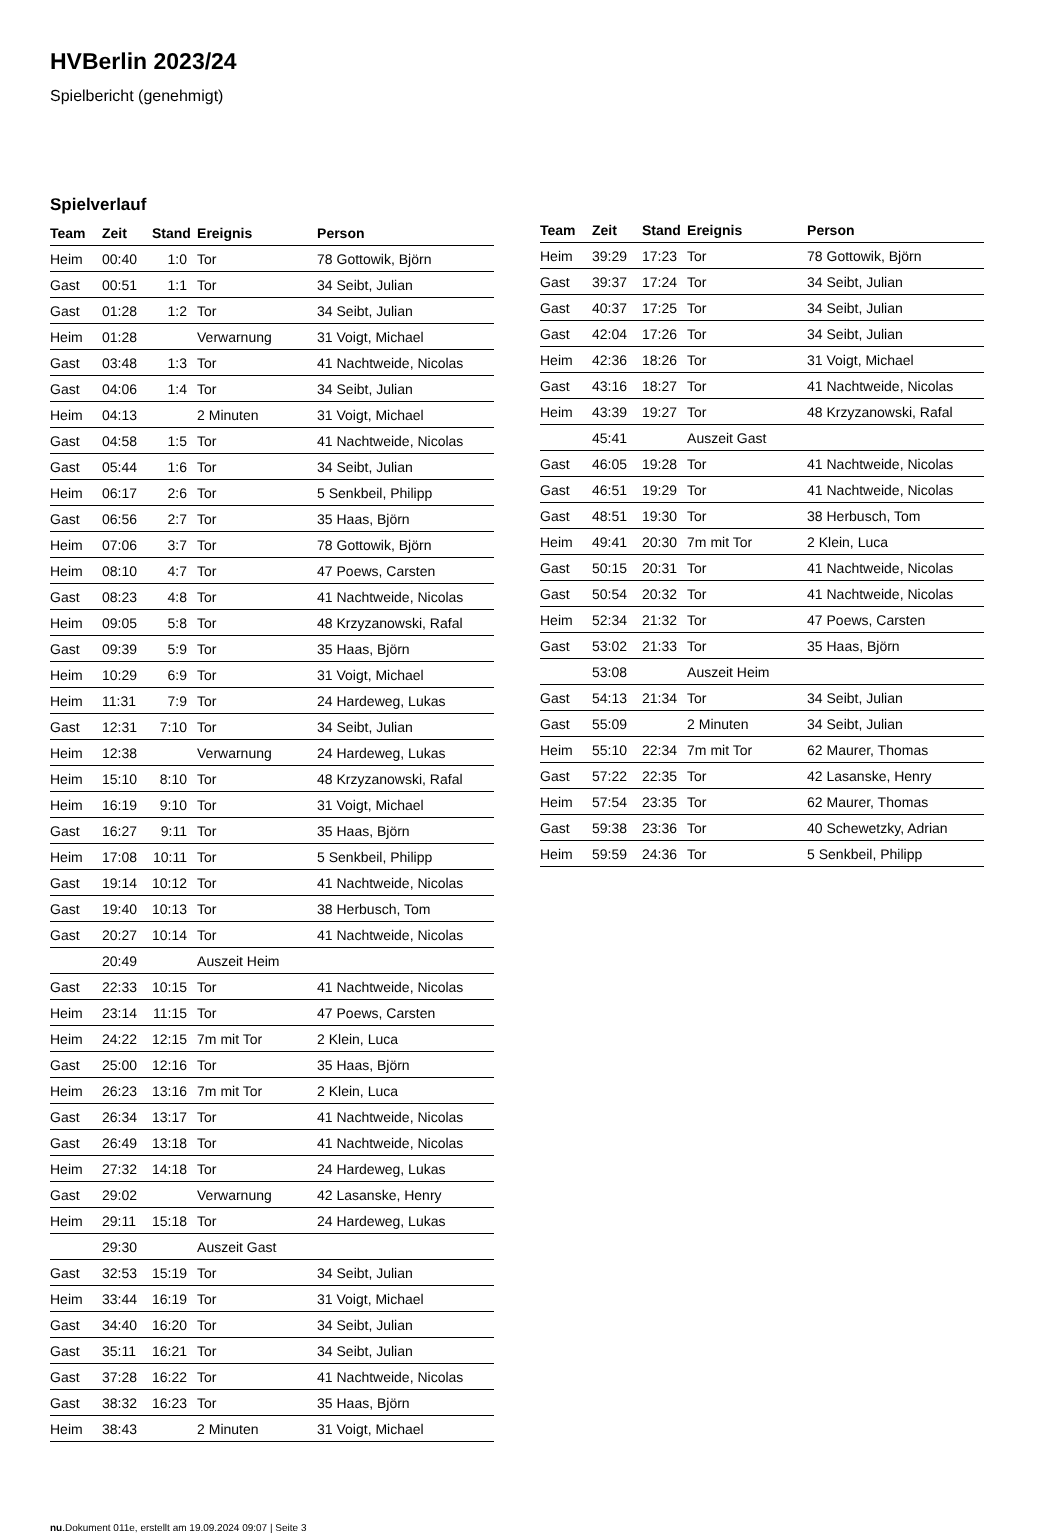HVBerlin 2023/24
Spielbericht (genehmigt)
Spielverlauf
| Team | Zeit | Stand | Ereignis | Person |
| --- | --- | --- | --- | --- |
| Heim | 00:40 | 1:0 | Tor | 78 Gottowik, Björn |
| Gast | 00:51 | 1:1 | Tor | 34 Seibt, Julian |
| Gast | 01:28 | 1:2 | Tor | 34 Seibt, Julian |
| Heim | 01:28 | | Verwarnung | 31 Voigt, Michael |
| Gast | 03:48 | 1:3 | Tor | 41 Nachtweide, Nicolas |
| Gast | 04:06 | 1:4 | Tor | 34 Seibt, Julian |
| Heim | 04:13 | | 2 Minuten | 31 Voigt, Michael |
| Gast | 04:58 | 1:5 | Tor | 41 Nachtweide, Nicolas |
| Gast | 05:44 | 1:6 | Tor | 34 Seibt, Julian |
| Heim | 06:17 | 2:6 | Tor | 5 Senkbeil, Philipp |
| Gast | 06:56 | 2:7 | Tor | 35 Haas, Björn |
| Heim | 07:06 | 3:7 | Tor | 78 Gottowik, Björn |
| Heim | 08:10 | 4:7 | Tor | 47 Poews, Carsten |
| Gast | 08:23 | 4:8 | Tor | 41 Nachtweide, Nicolas |
| Heim | 09:05 | 5:8 | Tor | 48 Krzyzanowski, Rafal |
| Gast | 09:39 | 5:9 | Tor | 35 Haas, Björn |
| Heim | 10:29 | 6:9 | Tor | 31 Voigt, Michael |
| Heim | 11:31 | 7:9 | Tor | 24 Hardeweg, Lukas |
| Gast | 12:31 | 7:10 | Tor | 34 Seibt, Julian |
| Heim | 12:38 | | Verwarnung | 24 Hardeweg, Lukas |
| Heim | 15:10 | 8:10 | Tor | 48 Krzyzanowski, Rafal |
| Heim | 16:19 | 9:10 | Tor | 31 Voigt, Michael |
| Gast | 16:27 | 9:11 | Tor | 35 Haas, Björn |
| Heim | 17:08 | 10:11 | Tor | 5 Senkbeil, Philipp |
| Gast | 19:14 | 10:12 | Tor | 41 Nachtweide, Nicolas |
| Gast | 19:40 | 10:13 | Tor | 38 Herbusch, Tom |
| Gast | 20:27 | 10:14 | Tor | 41 Nachtweide, Nicolas |
| | 20:49 | | Auszeit Heim | |
| Gast | 22:33 | 10:15 | Tor | 41 Nachtweide, Nicolas |
| Heim | 23:14 | 11:15 | Tor | 47 Poews, Carsten |
| Heim | 24:22 | 12:15 | 7m mit Tor | 2 Klein, Luca |
| Gast | 25:00 | 12:16 | Tor | 35 Haas, Björn |
| Heim | 26:23 | 13:16 | 7m mit Tor | 2 Klein, Luca |
| Gast | 26:34 | 13:17 | Tor | 41 Nachtweide, Nicolas |
| Gast | 26:49 | 13:18 | Tor | 41 Nachtweide, Nicolas |
| Heim | 27:32 | 14:18 | Tor | 24 Hardeweg, Lukas |
| Gast | 29:02 | | Verwarnung | 42 Lasanske, Henry |
| Heim | 29:11 | 15:18 | Tor | 24 Hardeweg, Lukas |
| | 29:30 | | Auszeit Gast | |
| Gast | 32:53 | 15:19 | Tor | 34 Seibt, Julian |
| Heim | 33:44 | 16:19 | Tor | 31 Voigt, Michael |
| Gast | 34:40 | 16:20 | Tor | 34 Seibt, Julian |
| Gast | 35:11 | 16:21 | Tor | 34 Seibt, Julian |
| Gast | 37:28 | 16:22 | Tor | 41 Nachtweide, Nicolas |
| Gast | 38:32 | 16:23 | Tor | 35 Haas, Björn |
| Heim | 38:43 | | 2 Minuten | 31 Voigt, Michael |
| Team | Zeit | Stand | Ereignis | Person |
| --- | --- | --- | --- | --- |
| Heim | 39:29 | 17:23 | Tor | 78 Gottowik, Björn |
| Gast | 39:37 | 17:24 | Tor | 34 Seibt, Julian |
| Gast | 40:37 | 17:25 | Tor | 34 Seibt, Julian |
| Gast | 42:04 | 17:26 | Tor | 34 Seibt, Julian |
| Heim | 42:36 | 18:26 | Tor | 31 Voigt, Michael |
| Gast | 43:16 | 18:27 | Tor | 41 Nachtweide, Nicolas |
| Heim | 43:39 | 19:27 | Tor | 48 Krzyzanowski, Rafal |
| | 45:41 | | Auszeit Gast | |
| Gast | 46:05 | 19:28 | Tor | 41 Nachtweide, Nicolas |
| Gast | 46:51 | 19:29 | Tor | 41 Nachtweide, Nicolas |
| Gast | 48:51 | 19:30 | Tor | 38 Herbusch, Tom |
| Heim | 49:41 | 20:30 | 7m mit Tor | 2 Klein, Luca |
| Gast | 50:15 | 20:31 | Tor | 41 Nachtweide, Nicolas |
| Gast | 50:54 | 20:32 | Tor | 41 Nachtweide, Nicolas |
| Heim | 52:34 | 21:32 | Tor | 47 Poews, Carsten |
| Gast | 53:02 | 21:33 | Tor | 35 Haas, Björn |
| | 53:08 | | Auszeit Heim | |
| Gast | 54:13 | 21:34 | Tor | 34 Seibt, Julian |
| Gast | 55:09 | | 2 Minuten | 34 Seibt, Julian |
| Heim | 55:10 | 22:34 | 7m mit Tor | 62 Maurer, Thomas |
| Gast | 57:22 | 22:35 | Tor | 42 Lasanske, Henry |
| Heim | 57:54 | 23:35 | Tor | 62 Maurer, Thomas |
| Gast | 59:38 | 23:36 | Tor | 40 Schewetzky, Adrian |
| Heim | 59:59 | 24:36 | Tor | 5 Senkbeil, Philipp |
nu.Dokument 011e, erstellt am 19.09.2024 09:07 | Seite 3